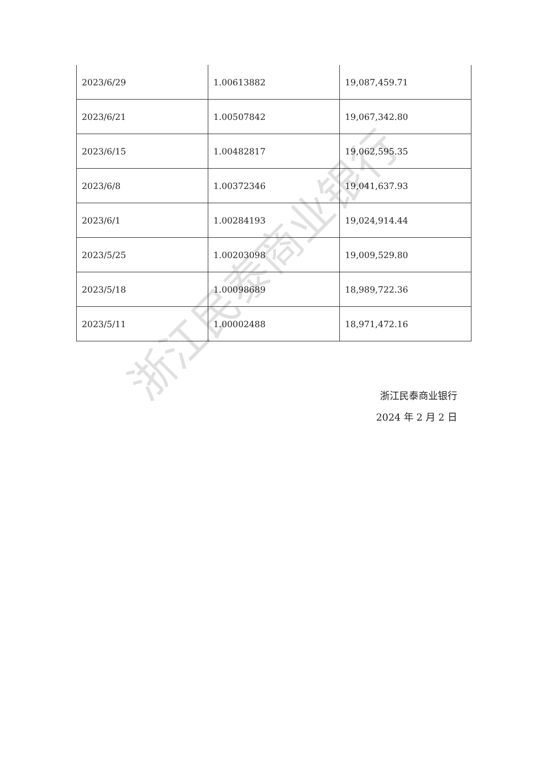| 2023/6/29 | 1.00613882 | 19,087,459.71 |
| 2023/6/21 | 1.00507842 | 19,067,342.80 |
| 2023/6/15 | 1.00482817 | 19,062,595.35 |
| 2023/6/8 | 1.00372346 | 19,041,637.93 |
| 2023/6/1 | 1.00284193 | 19,024,914.44 |
| 2023/5/25 | 1.00203098 | 19,009,529.80 |
| 2023/5/18 | 1.00098689 | 18,989,722.36 |
| 2023/5/11 | 1.00002488 | 18,971,472.16 |
浙江民泰商业银行
2024 年 2 月 2 日
浙江民泰商业银行